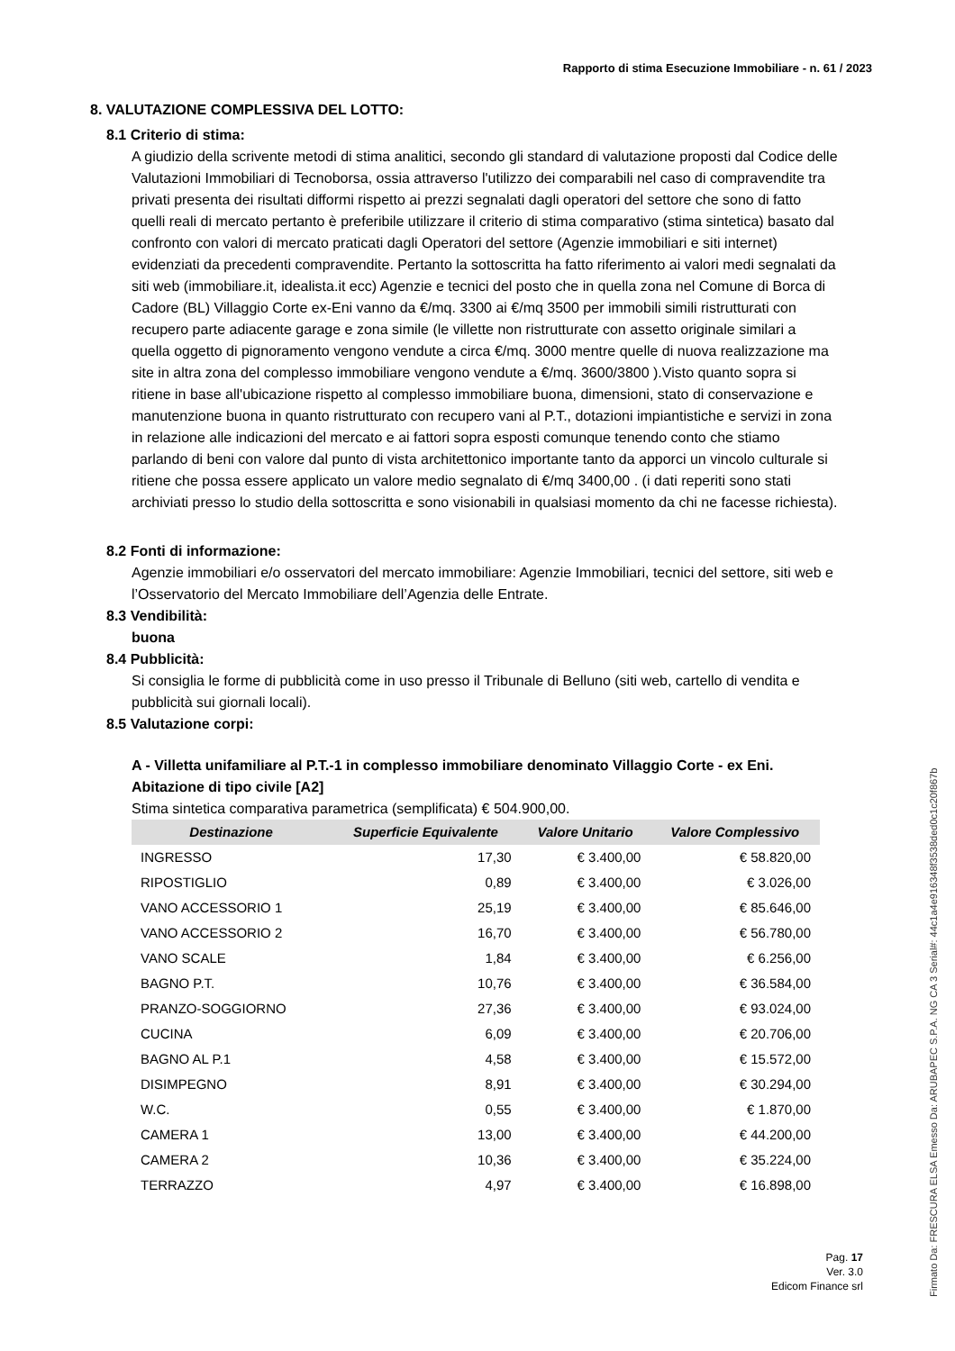Rapporto di stima Esecuzione Immobiliare - n. 61 / 2023
8. VALUTAZIONE COMPLESSIVA DEL LOTTO:
8.1 Criterio di stima:
A giudizio della scrivente metodi di stima analitici, secondo gli standard di valutazione proposti dal Codice delle Valutazioni Immobiliari di Tecnoborsa, ossia attraverso l'utilizzo dei comparabili nel caso di compravendite tra privati presenta dei risultati difformi rispetto ai prezzi segnalati dagli operatori del settore che sono di fatto quelli reali di mercato pertanto è preferibile utilizzare il criterio di stima comparativo (stima sintetica) basato dal confronto con valori di mercato praticati dagli Operatori del settore (Agenzie immobiliari e siti internet) evidenziati da precedenti compravendite. Pertanto la sottoscritta ha fatto riferimento ai valori medi segnalati da siti web (immobiliare.it, idealista.it ecc) Agenzie e tecnici del posto che in quella zona nel Comune di Borca di Cadore (BL) Villaggio Corte ex-Eni vanno da €/mq. 3300 ai €/mq 3500 per immobili simili ristrutturati con recupero parte adiacente garage e zona simile (le villette non ristrutturate con assetto originale similari a quella oggetto di pignoramento vengono vendute a circa €/mq. 3000 mentre quelle di nuova realizzazione ma site in altra zona del complesso immobiliare vengono vendute a €/mq. 3600/3800 ).Visto quanto sopra si ritiene in base all'ubicazione rispetto al complesso immobiliare buona, dimensioni, stato di conservazione e manutenzione buona in quanto ristrutturato con recupero vani al P.T., dotazioni impiantistiche e servizi in zona in relazione alle indicazioni del mercato e ai fattori sopra esposti comunque tenendo conto che stiamo parlando di beni con valore dal punto di vista architettonico importante tanto da apporci un vincolo culturale si ritiene che possa essere applicato un valore medio segnalato di €/mq 3400,00 . (i dati reperiti sono stati archiviati presso lo studio della sottoscritta e sono visionabili in qualsiasi momento da chi ne facesse richiesta).
8.2 Fonti di informazione:
Agenzie immobiliari e/o osservatori del mercato immobiliare: Agenzie Immobiliari, tecnici del settore, siti web e l’Osservatorio del Mercato Immobiliare dell’Agenzia delle Entrate.
8.3 Vendibilità:
buona
8.4 Pubblicità:
Si consiglia le forme di pubblicità come in uso presso il Tribunale di Belluno (siti web, cartello di vendita e pubblicità sui giornali locali).
8.5 Valutazione corpi:
A - Villetta unifamiliare al P.T.-1 in complesso immobiliare denominato Villaggio Corte - ex Eni.
Abitazione di tipo civile [A2]
Stima sintetica comparativa parametrica (semplificata) € 504.900,00.
| Destinazione | Superficie Equivalente | Valore Unitario | Valore Complessivo |
| --- | --- | --- | --- |
| INGRESSO | 17,30 | € 3.400,00 | € 58.820,00 |
| RIPOSTIGLIO | 0,89 | € 3.400,00 | € 3.026,00 |
| VANO ACCESSORIO 1 | 25,19 | € 3.400,00 | € 85.646,00 |
| VANO ACCESSORIO 2 | 16,70 | € 3.400,00 | € 56.780,00 |
| VANO SCALE | 1,84 | € 3.400,00 | € 6.256,00 |
| BAGNO P.T. | 10,76 | € 3.400,00 | € 36.584,00 |
| PRANZO-SOGGIORNO | 27,36 | € 3.400,00 | € 93.024,00 |
| CUCINA | 6,09 | € 3.400,00 | € 20.706,00 |
| BAGNO AL P.1 | 4,58 | € 3.400,00 | € 15.572,00 |
| DISIMPEGNO | 8,91 | € 3.400,00 | € 30.294,00 |
| W.C. | 0,55 | € 3.400,00 | € 1.870,00 |
| CAMERA 1 | 13,00 | € 3.400,00 | € 44.200,00 |
| CAMERA 2 | 10,36 | € 3.400,00 | € 35.224,00 |
| TERRAZZO | 4,97 | € 3.400,00 | € 16.898,00 |
Pag. 17
Ver. 3.0
Edicom Finance srl
Firmato Da: FRESCURA ELSA Emesso Da: ARUBAPEC S.P.A. NG CA 3 Serial#: 44c1a4e916348f3538ded0c1c20f867b